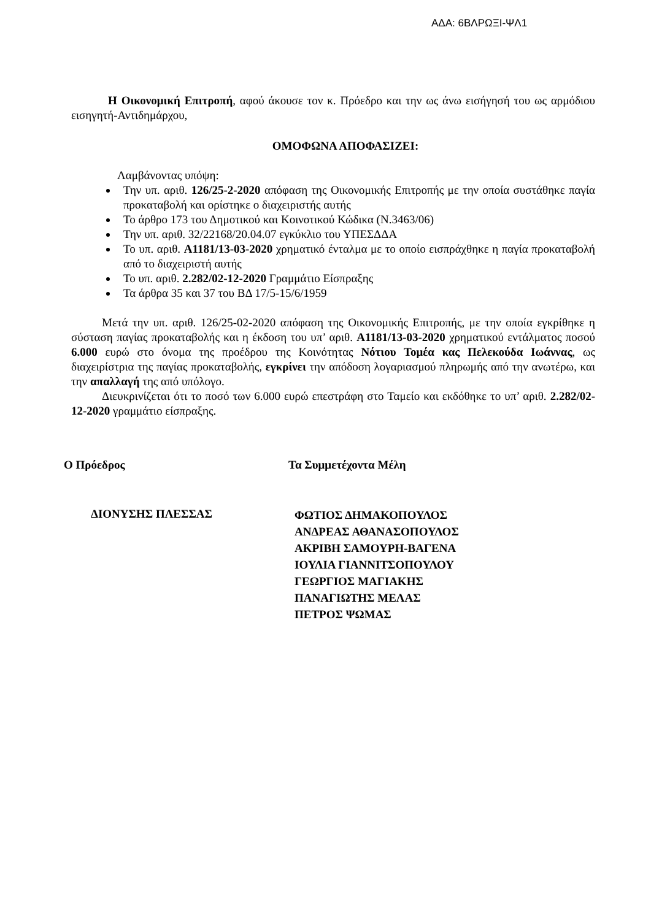ΑΔΑ: 6ΒΛΡΩΞΙ-ΨΛ1
Η Οικονομική Επιτροπή, αφού άκουσε τον κ. Πρόεδρο και την ως άνω εισήγησή του ως αρμόδιου εισηγητή-Αντιδημάρχου,
ΟΜΟΦΩΝΑ ΑΠΟΦΑΣΙΖΕΙ:
Λαμβάνοντας υπόψη:
Την υπ. αριθ. 126/25-2-2020 απόφαση της Οικονομικής Επιτροπής με την οποία συστάθηκε παγία προκαταβολή και ορίστηκε ο διαχειριστής αυτής
Το άρθρο 173 του Δημοτικού και Κοινοτικού Κώδικα (Ν.3463/06)
Την υπ. αριθ. 32/22168/20.04.07 εγκύκλιο του ΥΠΕΣΔΔΑ
Το υπ. αριθ. Α1181/13-03-2020 χρηματικό ένταλμα με το οποίο εισπράχθηκε η παγία προκαταβολή από το διαχειριστή αυτής
Το υπ. αριθ. 2.282/02-12-2020 Γραμμάτιο Είσπραξης
Τα άρθρα 35 και 37 του ΒΔ 17/5-15/6/1959
Μετά την υπ. αριθ. 126/25-02-2020 απόφαση της Οικονομικής Επιτροπής, με την οποία εγκρίθηκε η σύσταση παγίας προκαταβολής και η έκδοση του υπ’ αριθ. Α1181/13-03-2020 χρηματικού εντάλματος ποσού 6.000 ευρώ στο όνομα της προέδρου της Κοινότητας Νότιου Τομέα κας Πελεκούδα Ιωάννας, ως διαχειρίστρια της παγίας προκαταβολής, εγκρίνει την απόδοση λογαριασμού πληρωμής από την ανωτέρω, και την απαλλαγή της από υπόλογο.
Διευκρινίζεται ότι το ποσό των 6.000 ευρώ επεστράφη στο Ταμείο και εκδόθηκε το υπ’ αριθ. 2.282/02-12-2020 γραμμάτιο είσπραξης.
Ο Πρόεδρος Τα Συμμετέχοντα Μέλη
ΔΙΟΝΥΣΗΣ ΠΛΕΣΣΑΣ
ΦΩΤΙΟΣ ΔΗΜΑΚΟΠΟΥΛΟΣ
ΑΝΔΡΕΑΣ ΑΘΑΝΑΣΟΠΟΥΛΟΣ
ΑΚΡΙΒΗ ΣΑΜΟΥΡΗ-ΒΑΓΕΝΑ
ΙΟΥΛΙΑ ΓΙΑΝΝΙΤΣΟΠΟΥΛΟΥ
ΓΕΩΡΓΙΟΣ ΜΑΓΙΑΚΗΣ
ΠΑΝΑΓΙΩΤΗΣ ΜΕΛΑΣ
ΠΕΤΡΟΣ ΨΩΜΑΣ